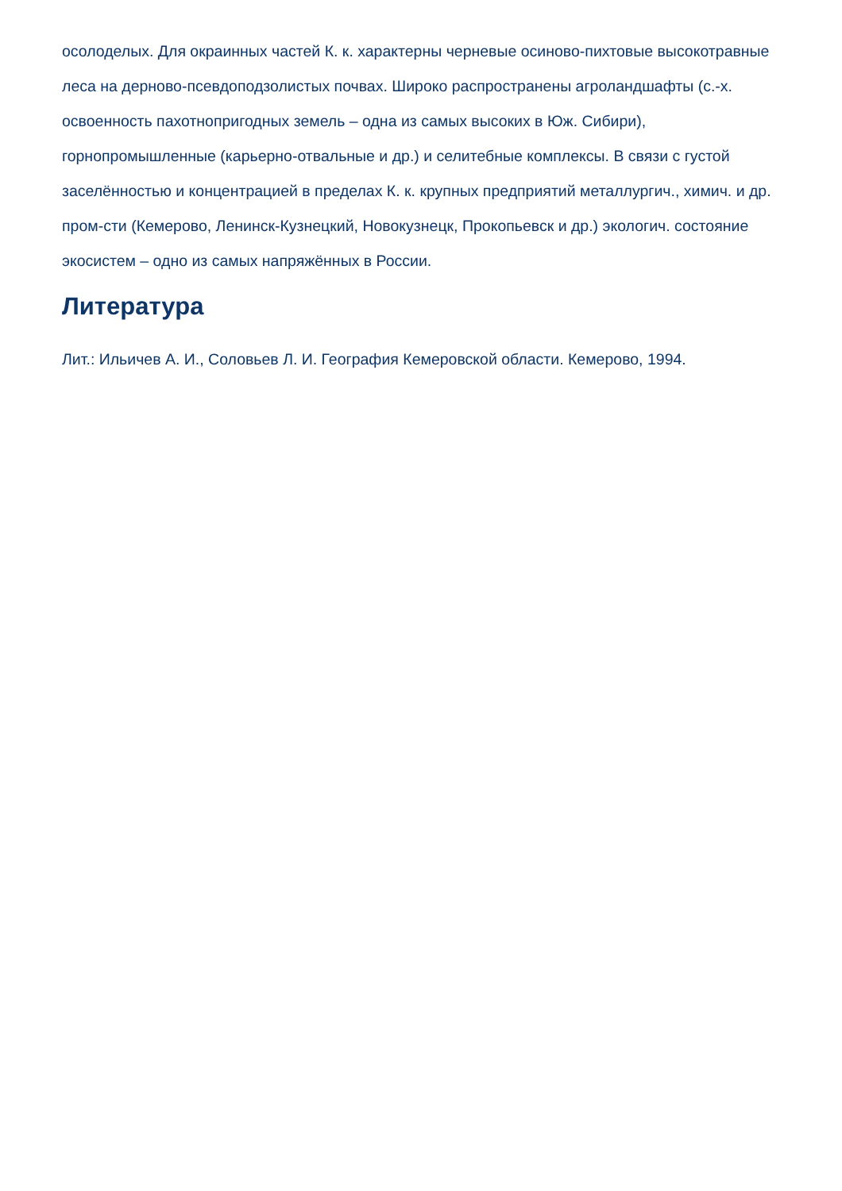осолоделых. Для окраинных частей К. к. характерны черневые осиново-пихтовые высокотравные леса на дерново-псевдоподзолистых почвах. Широко распространены агроландшафты (с.-х. освоенность пахотнопригодных земель – одна из самых высоких в Юж. Сибири), горнопромышленные (карьерно-отвальные и др.) и селитебные комплексы. В связи с густой заселённостью и концентрацией в пределах К. к. крупных предприятий металлургич., химич. и др. пром-сти (Кемерово, Ленинск-Кузнецкий, Новокузнецк, Прокопьевск и др.) экологич. состояние экосистем – одно из самых напряжённых в России.
Литература
Лит.: Ильичев А. И., Соловьев Л. И. География Кемеровской области. Кемерово, 1994.